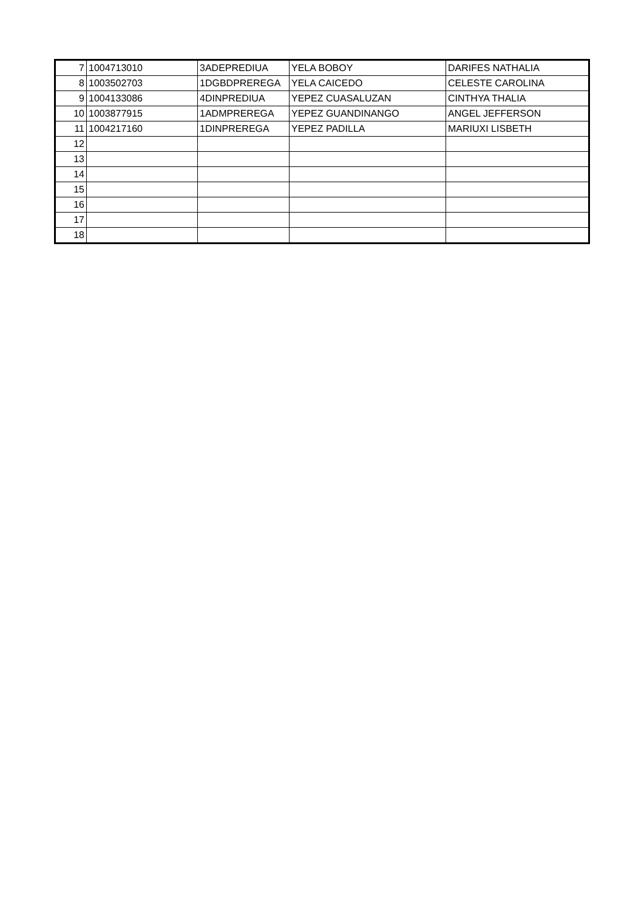| 7 | 1004713010 | 3ADEPREDIUA | YELA BOBOY | DARIFES NATHALIA |
| 8 | 1003502703 | 1DGBDPREREGA | YELA CAICEDO | CELESTE CAROLINA |
| 9 | 1004133086 | 4DINPREDIUA | YEPEZ CUASALUZAN | CINTHYA THALIA |
| 10 | 1003877915 | 1ADMPREREGA | YEPEZ GUANDINANGO | ANGEL JEFFERSON |
| 11 | 1004217160 | 1DINPREREGA | YEPEZ PADILLA | MARIUXI LISBETH |
| 12 | | | | |
| 13 | | | | |
| 14 | | | | |
| 15 | | | | |
| 16 | | | | |
| 17 | | | | |
| 18 | | | | |